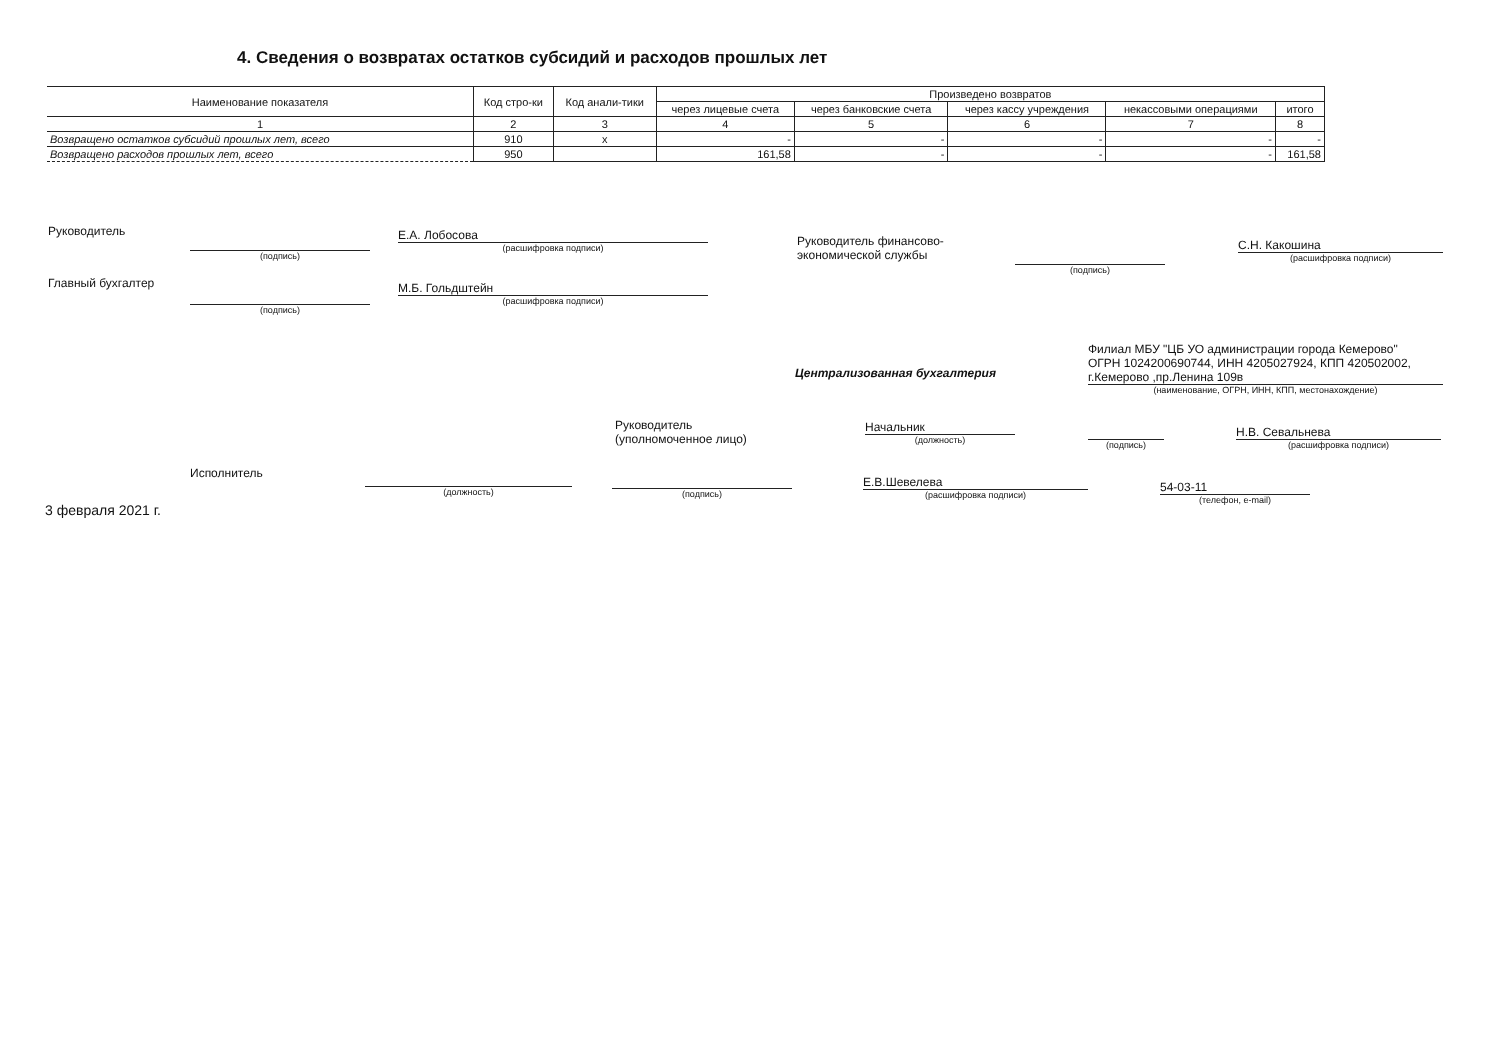4. Сведения о возвратах остатков субсидий и расходов прошлых лет
| Наименование показателя | Код стро-ки | Код анали-тики | Произведено возвратов | | | | |
| --- | --- | --- | --- | --- | --- | --- | --- |
| | | | через лицевые счета | через банковские счета | через кассу учреждения | некассовыми операциями | итого |
| 1 | 2 | 3 | 4 | 5 | 6 | 7 | 8 |
| Возвращено остатков субсидий прошлых лет, всего | 910 | x | - | - | - | - | - |
| Возвращено расходов прошлых лет, всего | 950 | | 161,58 | - | - | - | 161,58 |
Руководитель
(подпись)
Е.А. Лобосова
(расшифровка подписи)
Руководитель финансово-
экономической службы
(подпись)
С.Н. Какошина
(расшифровка подписи)
Главный бухгалтер
(подпись)
М.Б. Гольдштейн
(расшифровка подписи)
Централизованная бухгалтерия
Филиал МБУ "ЦБ УО администрации города Кемерово"
ОГРН 1024200690744, ИНН 4205027924, КПП 420502002,
г.Кемерово ,пр.Ленина 109в
(наименование, ОГРН, ИНН, КПП, местонахождение)
Руководитель
(уполномоченное лицо)
Начальник
(должность)
(подпись)
Н.В. Севальнева
(расшифровка подписи)
Исполнитель (должность) (подпись)
Е.В.Шевелева
(расшифровка подписи)
54-03-11
(телефон, e-mail)
3 февраля 2021 г.